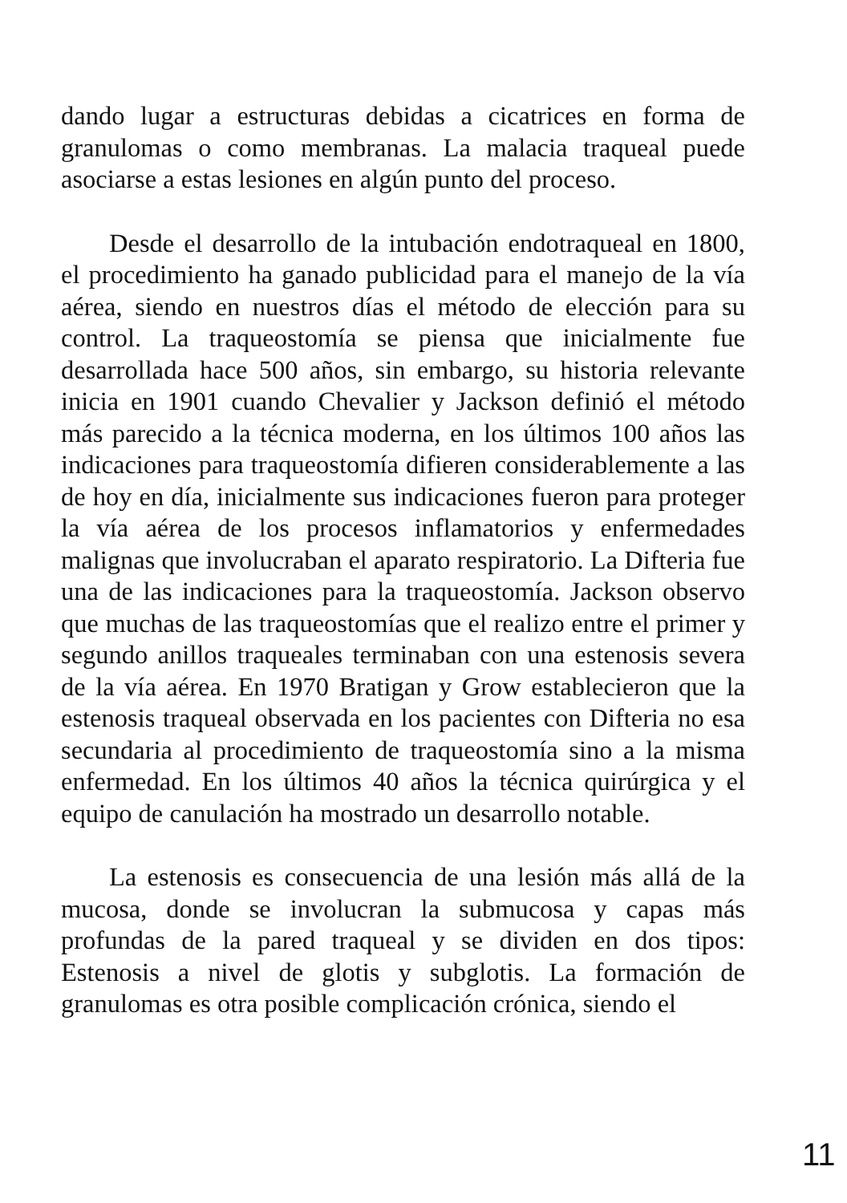dando lugar a estructuras debidas a cicatrices en forma de granulomas o como membranas. La malacia traqueal puede asociarse a estas lesiones en algún punto del proceso.
Desde el desarrollo de la intubación endotraqueal en 1800, el procedimiento ha ganado publicidad para el manejo de la vía aérea, siendo en nuestros días el método de elección para su control. La traqueostomía se piensa que inicialmente fue desarrollada hace 500 años, sin embargo, su historia relevante inicia en 1901 cuando Chevalier y Jackson definió el método más parecido a la técnica moderna, en los últimos 100 años las indicaciones para traqueostomía difieren considerablemente a las de hoy en día, inicialmente sus indicaciones fueron para proteger la vía aérea de los procesos inflamatorios y enfermedades malignas que involucraban el aparato respiratorio. La Difteria fue una de las indicaciones para la traqueostomía. Jackson observo que muchas de las traqueostomías que el realizo entre el primer y segundo anillos traqueales terminaban con una estenosis severa de la vía aérea. En 1970 Bratigan y Grow establecieron que la estenosis traqueal observada en los pacientes con Difteria no esa secundaria al procedimiento de traqueostomía sino a la misma enfermedad. En los últimos 40 años la técnica quirúrgica y el equipo de canulación ha mostrado un desarrollo notable.
La estenosis es consecuencia de una lesión más allá de la mucosa, donde se involucran la submucosa y capas más profundas de la pared traqueal y se dividen en dos tipos: Estenosis a nivel de glotis y subglotis. La formación de granulomas es otra posible complicación crónica, siendo el
11